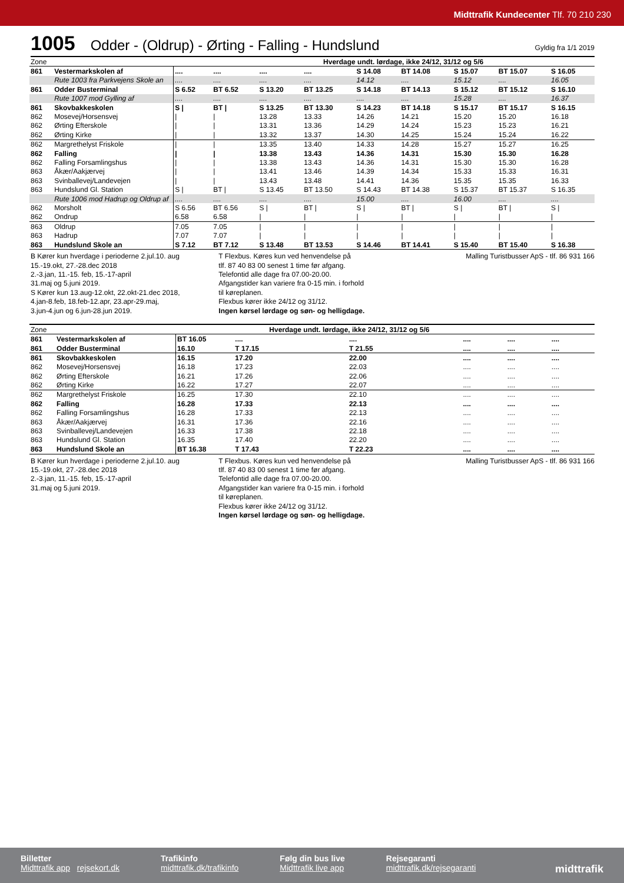Midttrafik Kundecenter Tlf. 70 210 230
1005 Odder - (Oldrup) - Ørting - Falling - Hundslund Gyldig fra 1/1 2019
| Zone | | | Hverdage undt. lørdage, ikke 24/12, 31/12 og 5/6 | | | | | | | |
| 861 | Vestermarkskolen af | .... | .... | .... | .... | S 14.08 | BT 14.08 | S 15.07 | BT 15.07 | S 16.05 |
| | Rute 1003 fra Parkvejens Skole an | .... | .... | .... | .... | 14.12 | .... | 15.12 | .... | 16.05 |
| 861 | Odder Busterminal | S 6.52 | BT 6.52 | S 13.20 | BT 13.25 | S 14.18 | BT 14.13 | S 15.12 | BT 15.12 | S 16.10 |
| | Rute 1007 mod Gylling af | .... | .... | .... | .... | .... | .... | 15.28 | .... | 16.37 |
| 861 | Skovbakkeskolen | S / | BT / | S 13.25 | BT 13.30 | S 14.23 | BT 14.18 | S 15.17 | BT 15.17 | S 16.15 |
| 862 | Mosevej/Horsensvej | / | / | 13.28 | 13.33 | 14.26 | 14.21 | 15.20 | 15.20 | 16.18 |
| 862 | Ørting Efterskole | / | / | 13.31 | 13.36 | 14.29 | 14.24 | 15.23 | 15.23 | 16.21 |
| 862 | Ørting Kirke | / | / | 13.32 | 13.37 | 14.30 | 14.25 | 15.24 | 15.24 | 16.22 |
| 862 | Margrethelyst Friskole | / | / | 13.35 | 13.40 | 14.33 | 14.28 | 15.27 | 15.27 | 16.25 |
| 862 | Falling | / | / | 13.38 | 13.43 | 14.36 | 14.31 | 15.30 | 15.30 | 16.28 |
| 862 | Falling Forsamlingshus | / | / | 13.38 | 13.43 | 14.36 | 14.31 | 15.30 | 15.30 | 16.28 |
| 863 | Åkær/Aakjærvej | / | / | 13.41 | 13.46 | 14.39 | 14.34 | 15.33 | 15.33 | 16.31 |
| 863 | Svinballevej/Landevejen | / | / | 13.43 | 13.48 | 14.41 | 14.36 | 15.35 | 15.35 | 16.33 |
| 863 | Hundslund Gl. Station | S / | BT / | S 13.45 | BT 13.50 | S 14.43 | BT 14.38 | S 15.37 | BT 15.37 | S 16.35 |
| | Rute 1006 mod Hadrup og Oldrup af | .... | .... | .... | .... | 15.00 | .... | 16.00 | .... | .... |
| 862 | Morsholt | S 6.56 | BT 6.56 | S / | BT / | S / | BT / | S / | BT / | S / |
| 862 | Ondrup | 6.58 | 6.58 | / | / | / | / | / | / | / |
| 863 | Oldrup | 7.05 | 7.05 | / | / | / | / | / | / | / |
| 863 | Hadrup | 7.07 | 7.07 | / | / | / | / | / | / | / |
| 863 | Hundslund Skole an | S 7.12 | BT 7.12 | S 13.48 | BT 13.53 | S 14.46 | BT 14.41 | S 15.40 | BT 15.40 | S 16.38 |
B Kører kun hverdage i perioderne 2.jul.10. aug
15.-19.okt, 27.-28.dec 2018
2.-3.jan, 11.-15. feb, 15.-17-april
31.maj og 5.juni 2019.
S Kører kun 13.aug-12.okt, 22.okt-21.dec 2018,
4.jan-8.feb, 18.feb-12.apr, 23.apr-29.maj,
3.jun-4.jun og 6.jun-28.jun 2019.
T Flexbus. Køres kun ved henvendelse på
tlf. 87 40 83 00 senest 1 time før afgang.
Telefontid alle dage fra 07.00-20.00.
Afgangstider kan variere fra 0-15 min. i forhold
til køreplanen.
Flexbus kører ikke 24/12 og 31/12.
Ingen kørsel lørdage og søn- og helligdage.
Malling Turistbusser ApS - tlf. 86 931 166
| Zone | | | Hverdage undt. lørdage, ikke 24/12, 31/12 og 5/6 | | | | |
| 861 | Vestermarkskolen af | BT 16.05 | .... | .... | .... | .... | .... |
| 861 | Odder Busterminal | 16.10 | T 17.15 | T 21.55 | .... | .... | .... |
| 861 | Skovbakkeskolen | 16.15 | 17.20 | 22.00 | .... | .... | .... |
| 862 | Mosevej/Horsensvej | 16.18 | 17.23 | 22.03 | .... | .... | .... |
| 862 | Ørting Efterskole | 16.21 | 17.26 | 22.06 | .... | .... | .... |
| 862 | Ørting Kirke | 16.22 | 17.27 | 22.07 | .... | .... | .... |
| 862 | Margrethelyst Friskole | 16.25 | 17.30 | 22.10 | .... | .... | .... |
| 862 | Falling | 16.28 | 17.33 | 22.13 | .... | .... | .... |
| 862 | Falling Forsamlingshus | 16.28 | 17.33 | 22.13 | .... | .... | .... |
| 863 | Åkær/Aakjærvej | 16.31 | 17.36 | 22.16 | .... | .... | .... |
| 863 | Svinballevej/Landevejen | 16.33 | 17.38 | 22.18 | .... | .... | .... |
| 863 | Hundslund Gl. Station | 16.35 | 17.40 | 22.20 | .... | .... | .... |
| 863 | Hundslund Skole an | BT 16.38 | T 17.43 | T 22.23 | .... | .... | .... |
B Kører kun hverdage i perioderne 2.jul.10. aug
15.-19.okt, 27.-28.dec 2018
2.-3.jan, 11.-15. feb, 15.-17-april
31.maj og 5.juni 2019.
T Flexbus. Køres kun ved henvendelse på
tlf. 87 40 83 00 senest 1 time før afgang.
Telefontid alle dage fra 07.00-20.00.
Afgangstider kan variere fra 0-15 min. i forhold
til køreplanen.
Flexbus kører ikke 24/12 og 31/12.
Ingen kørsel lørdage og søn- og helligdage.
Malling Turistbusser ApS - tlf. 86 931 166
Billetter
Midttrafik app rejsekort.dk
Trafikinfo
midttrafik.dk/trafikinfo
Følg din bus live
Midttrafik live app
Rejsegaranti
midttrafik.dk/rejsegaranti
midttrafik